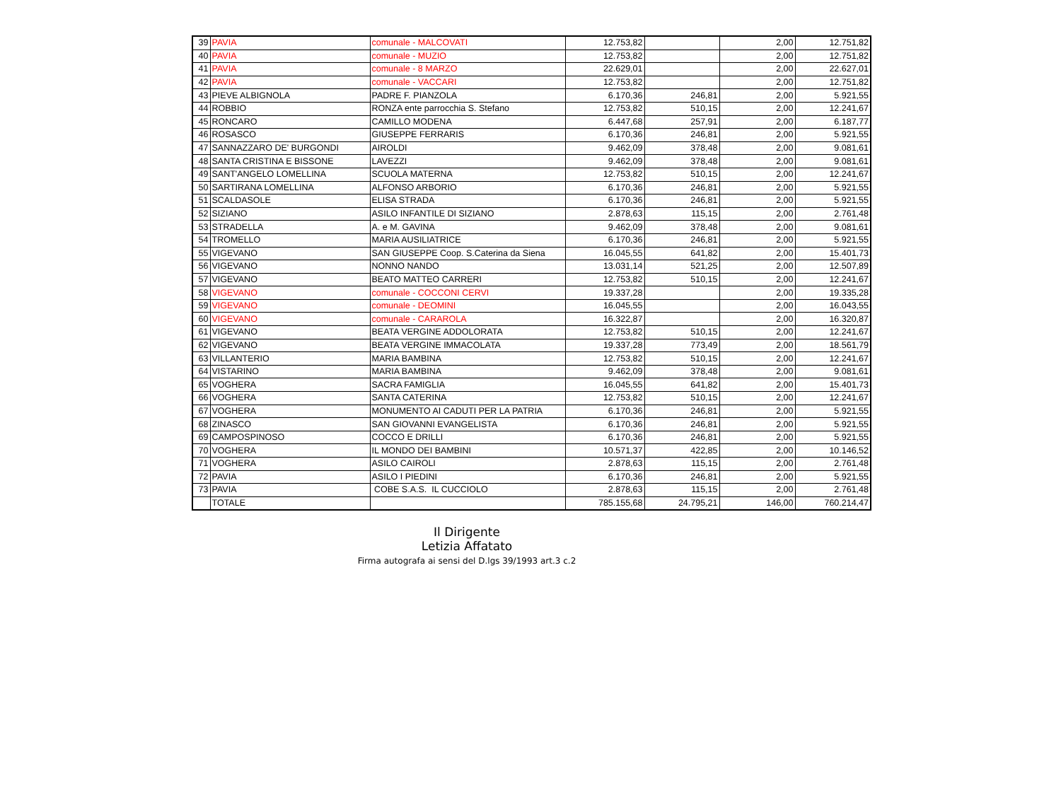| 39 | PAVIA | comunale - MALCOVATI | 12.753,82 | | 2,00 | 12.751,82 |
| 40 | PAVIA | comunale - MUZIO | 12.753,82 | | 2,00 | 12.751,82 |
| 41 | PAVIA | comunale - 8 MARZO | 22.629,01 | | 2,00 | 22.627,01 |
| 42 | PAVIA | comunale - VACCARI | 12.753,82 | | 2,00 | 12.751,82 |
| 43 | PIEVE ALBIGNOLA | PADRE F. PIANZOLA | 6.170,36 | 246,81 | 2,00 | 5.921,55 |
| 44 | ROBBIO | RONZA ente parrocchia S. Stefano | 12.753,82 | 510,15 | 2,00 | 12.241,67 |
| 45 | RONCARO | CAMILLO MODENA | 6.447,68 | 257,91 | 2,00 | 6.187,77 |
| 46 | ROSASCO | GIUSEPPE FERRARIS | 6.170,36 | 246,81 | 2,00 | 5.921,55 |
| 47 | SANNAZZARO DE' BURGONDI | AIROLDI | 9.462,09 | 378,48 | 2,00 | 9.081,61 |
| 48 | SANTA CRISTINA E BISSONE | LAVEZZI | 9.462,09 | 378,48 | 2,00 | 9.081,61 |
| 49 | SANT'ANGELO LOMELLINA | SCUOLA MATERNA | 12.753,82 | 510,15 | 2,00 | 12.241,67 |
| 50 | SARTIRANA LOMELLINA | ALFONSO ARBORIO | 6.170,36 | 246,81 | 2,00 | 5.921,55 |
| 51 | SCALDASOLE | ELISA STRADA | 6.170,36 | 246,81 | 2,00 | 5.921,55 |
| 52 | SIZIANO | ASILO INFANTILE DI SIZIANO | 2.878,63 | 115,15 | 2,00 | 2.761,48 |
| 53 | STRADELLA | A. e M. GAVINA | 9.462,09 | 378,48 | 2,00 | 9.081,61 |
| 54 | TROMELLO | MARIA AUSILIATRICE | 6.170,36 | 246,81 | 2,00 | 5.921,55 |
| 55 | VIGEVANO | SAN GIUSEPPE Coop. S.Caterina da Siena | 16.045,55 | 641,82 | 2,00 | 15.401,73 |
| 56 | VIGEVANO | NONNO NANDO | 13.031,14 | 521,25 | 2,00 | 12.507,89 |
| 57 | VIGEVANO | BEATO MATTEO CARRERI | 12.753,82 | 510,15 | 2,00 | 12.241,67 |
| 58 | VIGEVANO | comunale - COCCONI CERVI | 19.337,28 | | 2,00 | 19.335,28 |
| 59 | VIGEVANO | comunale - DEOMINI | 16.045,55 | | 2,00 | 16.043,55 |
| 60 | VIGEVANO | comunale - CARAROLA | 16.322,87 | | 2,00 | 16.320,87 |
| 61 | VIGEVANO | BEATA VERGINE ADDOLORATA | 12.753,82 | 510,15 | 2,00 | 12.241,67 |
| 62 | VIGEVANO | BEATA VERGINE IMMACOLATA | 19.337,28 | 773,49 | 2,00 | 18.561,79 |
| 63 | VILLANTERIO | MARIA BAMBINA | 12.753,82 | 510,15 | 2,00 | 12.241,67 |
| 64 | VISTARINO | MARIA BAMBINA | 9.462,09 | 378,48 | 2,00 | 9.081,61 |
| 65 | VOGHERA | SACRA FAMIGLIA | 16.045,55 | 641,82 | 2,00 | 15.401,73 |
| 66 | VOGHERA | SANTA CATERINA | 12.753,82 | 510,15 | 2,00 | 12.241,67 |
| 67 | VOGHERA | MONUMENTO AI CADUTI PER LA PATRIA | 6.170,36 | 246,81 | 2,00 | 5.921,55 |
| 68 | ZINASCO | SAN GIOVANNI EVANGELISTA | 6.170,36 | 246,81 | 2,00 | 5.921,55 |
| 69 | CAMPOSPINOSO | COCCO E DRILLI | 6.170,36 | 246,81 | 2,00 | 5.921,55 |
| 70 | VOGHERA | IL MONDO DEI BAMBINI | 10.571,37 | 422,85 | 2,00 | 10.146,52 |
| 71 | VOGHERA | ASILO CAIROLI | 2.878,63 | 115,15 | 2,00 | 2.761,48 |
| 72 | PAVIA | ASILO I PIEDINI | 6.170,36 | 246,81 | 2,00 | 5.921,55 |
| 73 | PAVIA | COBE S.A.S. IL CUCCIOLO | 2.878,63 | 115,15 | 2,00 | 2.761,48 |
| | TOTALE | | 785.155,68 | 24.795,21 | 146,00 | 760.214,47 |
Il Dirigente
Letizia Affatato
Firma autografa ai sensi del D.lgs 39/1993 art.3 c.2